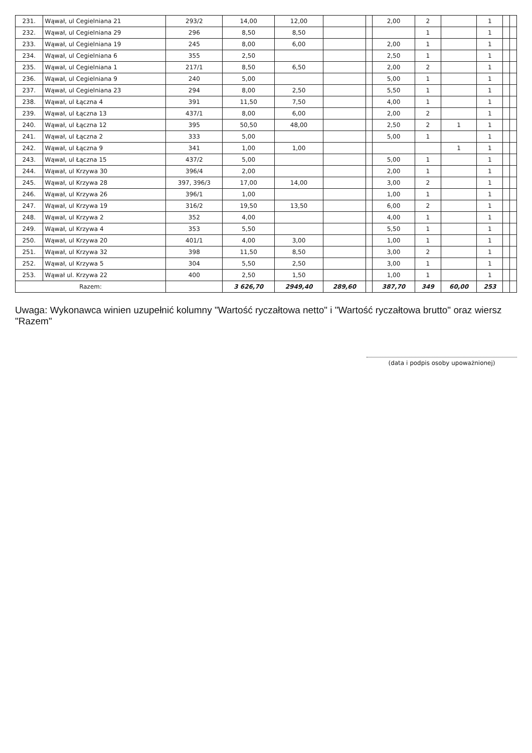| 231. | Wąwał, ul Cegielniana 21 | 293/2 | 14,00 | 12,00 | | | 2,00 | 2 | | 1 | | |
| 232. | Wąwał, ul Cegielniana 29 | 296 | 8,50 | 8,50 | | | | 1 | | 1 | | |
| 233. | Wąwał, ul Cegielniana 19 | 245 | 8,00 | 6,00 | | | 2,00 | 1 | | 1 | | |
| 234. | Wąwał, ul Cegielniana 6 | 355 | 2,50 | | | | 2,50 | 1 | | 1 | | |
| 235. | Wąwał, ul Cegielniana 1 | 217/1 | 8,50 | 6,50 | | | 2,00 | 2 | | 1 | | |
| 236. | Wąwał, ul Cegielniana 9 | 240 | 5,00 | | | | 5,00 | 1 | | 1 | | |
| 237. | Wąwał, ul Cegielniana 23 | 294 | 8,00 | 2,50 | | | 5,50 | 1 | | 1 | | |
| 238. | Wąwał, ul Łączna 4 | 391 | 11,50 | 7,50 | | | 4,00 | 1 | | 1 | | |
| 239. | Wąwał, ul Łączna 13 | 437/1 | 8,00 | 6,00 | | | 2,00 | 2 | | 1 | | |
| 240. | Wąwał, ul Łączna 12 | 395 | 50,50 | 48,00 | | | 2,50 | 2 | 1 | 1 | | |
| 241. | Wąwał, ul Łączna 2 | 333 | 5,00 | | | | 5,00 | 1 | | 1 | | |
| 242. | Wąwał, ul Łączna 9 | 341 | 1,00 | 1,00 | | | | | 1 | 1 | | |
| 243. | Wąwał, ul Łączna 15 | 437/2 | 5,00 | | | | 5,00 | 1 | | 1 | | |
| 244. | Wąwał, ul Krzywa 30 | 396/4 | 2,00 | | | | 2,00 | 1 | | 1 | | |
| 245. | Wąwał, ul Krzywa 28 | 397, 396/3 | 17,00 | 14,00 | | | 3,00 | 2 | | 1 | | |
| 246. | Wąwał, ul Krzywa 26 | 396/1 | 1,00 | | | | 1,00 | 1 | | 1 | | |
| 247. | Wąwał, ul Krzywa 19 | 316/2 | 19,50 | 13,50 | | | 6,00 | 2 | | 1 | | |
| 248. | Wąwał, ul Krzywa 2 | 352 | 4,00 | | | | 4,00 | 1 | | 1 | | |
| 249. | Wąwał, ul Krzywa 4 | 353 | 5,50 | | | | 5,50 | 1 | | 1 | | |
| 250. | Wąwał, ul Krzywa 20 | 401/1 | 4,00 | 3,00 | | | 1,00 | 1 | | 1 | | |
| 251. | Wąwał, ul Krzywa 32 | 398 | 11,50 | 8,50 | | | 3,00 | 2 | | 1 | | |
| 252. | Wąwał, ul Krzywa 5 | 304 | 5,50 | 2,50 | | | 3,00 | 1 | | 1 | | |
| 253. | Wąwał ul. Krzywa 22 | 400 | 2,50 | 1,50 | | | 1,00 | 1 | | 1 | | |
| Razem: | | | 3 626,70 | 2949,40 | 289,60 | | 387,70 | 349 | 60,00 | 253 | | |
Uwaga: Wykonawca winien uzupełnić kolumny "Wartość ryczałtowa netto" i "Wartość ryczałtowa brutto" oraz wiersz "Razem"
(data i podpis osoby upoważnionej)